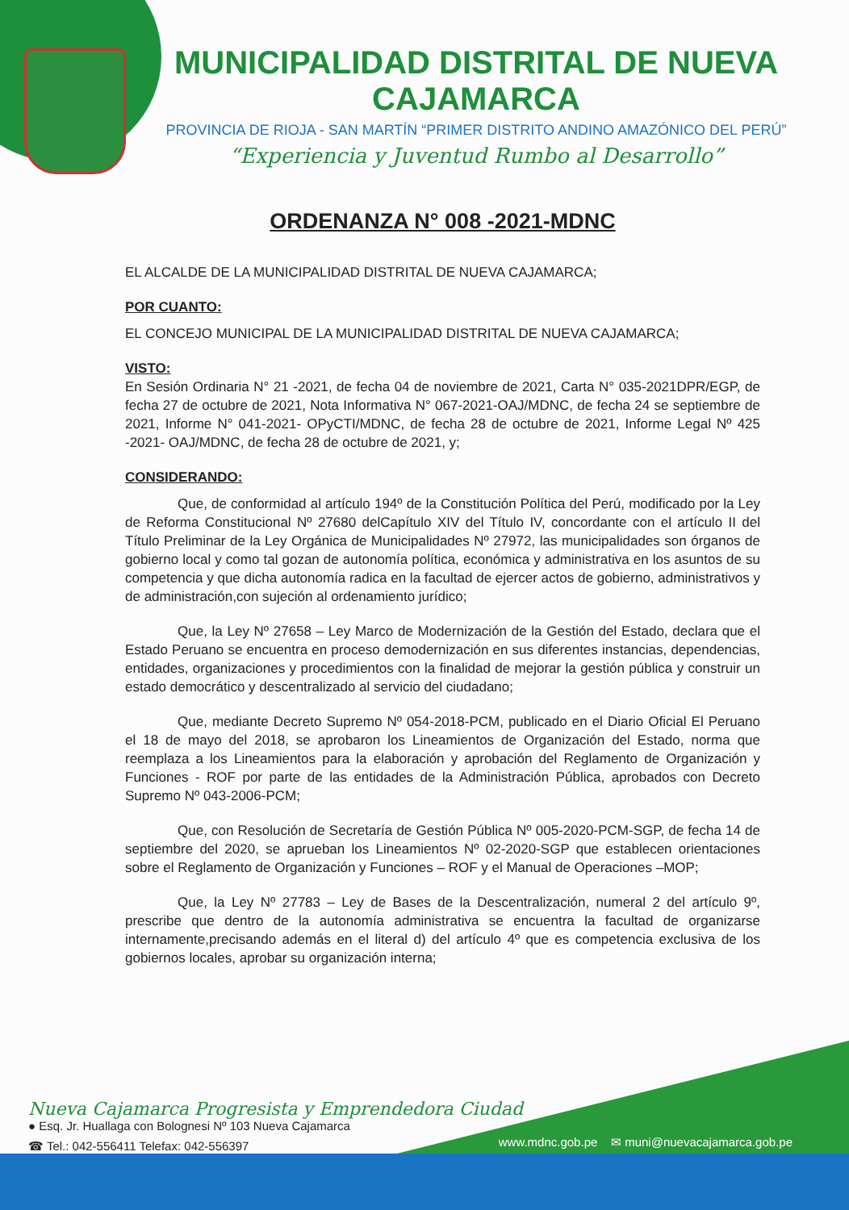MUNICIPALIDAD DISTRITAL DE NUEVA CAJAMARCA
PROVINCIA DE RIOJA - SAN MARTÍN “PRIMER DISTRITO ANDINO AMAZÓNICO DEL PERÚ”
“Experiencia y Juventud Rumbo al Desarrollo”
ORDENANZA N° 008 -2021-MDNC
EL ALCALDE DE LA MUNICIPALIDAD DISTRITAL DE NUEVA CAJAMARCA;
POR CUANTO:
EL CONCEJO MUNICIPAL DE LA MUNICIPALIDAD DISTRITAL DE NUEVA CAJAMARCA;
VISTO:
En Sesión Ordinaria N° 21 -2021, de fecha 04 de noviembre de 2021, Carta N° 035-2021DPR/EGP, de fecha 27 de octubre de 2021, Nota Informativa N° 067-2021-OAJ/MDNC, de fecha 24 se septiembre de 2021, Informe N° 041-2021- OPyCTI/MDNC, de fecha 28 de octubre de 2021, Informe Legal Nº 425 -2021- OAJ/MDNC, de fecha 28 de octubre de 2021, y;
CONSIDERANDO:
Que, de conformidad al artículo 194º de la Constitución Política del Perú, modificado por la Ley de Reforma Constitucional Nº 27680 delCapítulo XIV del Título IV, concordante con el artículo II del Título Preliminar de la Ley Orgánica de Municipalidades Nº 27972, las municipalidades son órganos de gobierno local y como tal gozan de autonomía política, económica y administrativa en los asuntos de su competencia y que dicha autonomía radica en la facultad de ejercer actos de gobierno, administrativos y de administración,con sujeción al ordenamiento jurídico;
Que, la Ley Nº 27658 – Ley Marco de Modernización de la Gestión del Estado, declara que el Estado Peruano se encuentra en proceso demodernización en sus diferentes instancias, dependencias, entidades, organizaciones y procedimientos con la finalidad de mejorar la gestión pública y construir un estado democrático y descentralizado al servicio del ciudadano;
Que, mediante Decreto Supremo Nº 054-2018-PCM, publicado en el Diario Oficial El Peruano el 18 de mayo del 2018, se aprobaron los Lineamientos de Organización del Estado, norma que reemplaza a los Lineamientos para la elaboración y aprobación del Reglamento de Organización y Funciones - ROF por parte de las entidades de la Administración Pública, aprobados con Decreto Supremo Nº 043-2006-PCM;
Que, con Resolución de Secretaría de Gestión Pública Nº 005-2020-PCM-SGP, de fecha 14 de septiembre del 2020, se aprueban los Lineamientos Nº 02-2020-SGP que establecen orientaciones sobre el Reglamento de Organización y Funciones – ROF y el Manual de Operaciones –MOP;
Que, la Ley Nº 27783 – Ley de Bases de la Descentralización, numeral 2 del artículo 9º, prescribe que dentro de la autonomía administrativa se encuentra la facultad de organizarse internamente,precisando además en el literal d) del artículo 4º que es competencia exclusiva de los gobiernos locales, aprobar su organización interna;
Nueva Cajamarca Progresista y Emprendedora Ciudad
● Esq. Jr. Huallaga con Bolognesi Nº 103 Nueva Cajamarca
☎ Tel.: 042-556411 Telefax: 042-556397
www.mdnc.gob.pe ✉ muni@nuevacajamarca.gob.pe